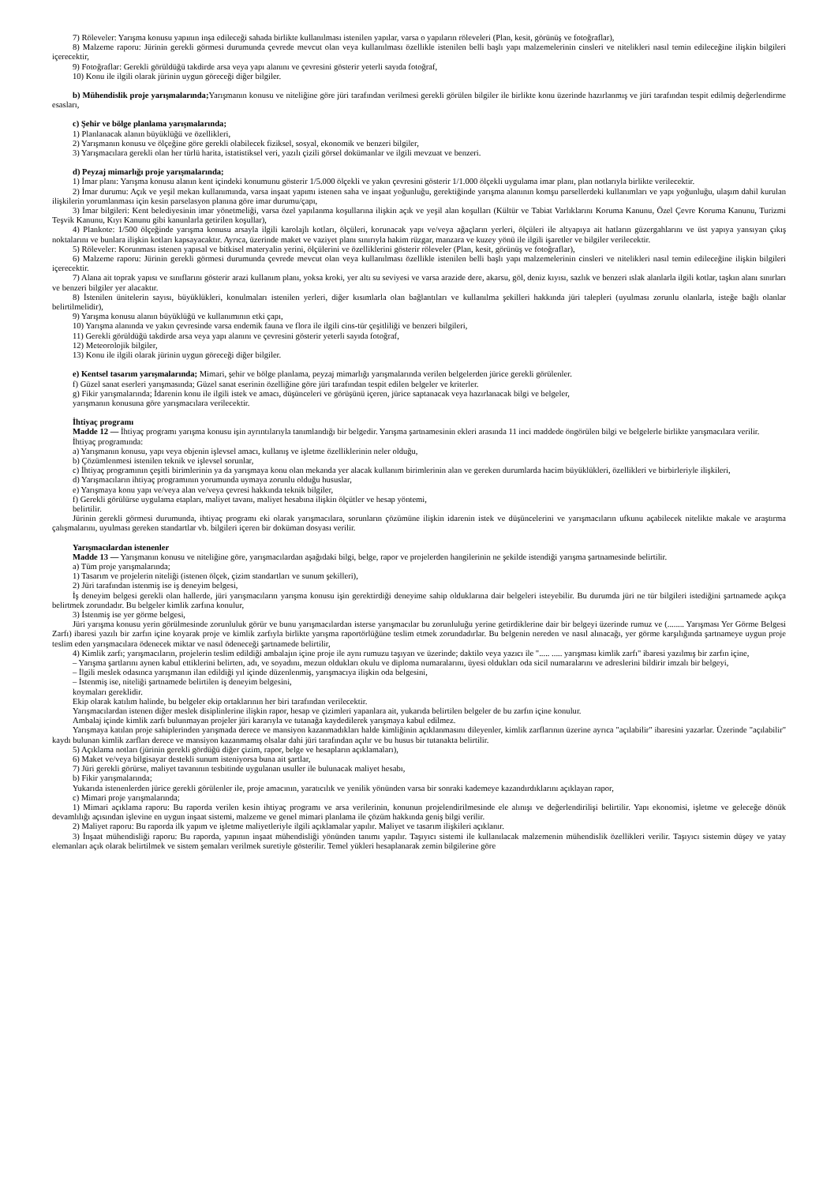7) Röleveler: Yarışma konusu yapının inşa edileceği sahada birlikte kullanılması istenilen yapılar, varsa o yapıların röleveleri (Plan, kesit, görünüş ve fotoğraflar),
8) Malzeme raporu: Jürinin gerekli görmesi durumunda çevrede mevcut olan veya kullanılması özellikle istenilen belli başlı yapı malzemelerinin cinsleri ve nitelikleri nasıl temin edileceğine ilişkin bilgileri içerecektir,
9) Fotoğraflar: Gerekli görüldüğü takdirde arsa veya yapı alanını ve çevresini gösterir yeterli sayıda fotoğraf,
10) Konu ile ilgili olarak jürinin uygun göreceği diğer bilgiler.
b) Mühendislik proje yarışmalarında; Yarışmanın konusu ve niteliğine göre jüri tarafından verilmesi gerekli görülen bilgiler ile birlikte konu üzerinde hazırlanmış ve jüri tarafından tespit edilmiş değerlendirme esasları,
c) Şehir ve bölge planlama yarışmalarında;
1) Planlanacak alanın büyüklüğü ve özellikleri,
2) Yarışmanın konusu ve ölçeğine göre gerekli olabilecek fiziksel, sosyal, ekonomik ve benzeri bilgiler,
3) Yarışmacılara gerekli olan her türlü harita, istatistiksel veri, yazılı çizili görsel dokümanlar ve ilgili mevzuat ve benzeri.
d) Peyzaj mimarlığı proje yarışmalarında;
1) İmar planı: Yarışma konusu alanın kent içindeki konumunu gösterir 1/5.000 ölçekli ve yakın çevresini gösterir 1/1.000 ölçekli uygulama imar planı, plan notlarıyla birlikte verilecektir.
2) İmar durumu: Açık ve yeşil mekan kullanımında, varsa inşaat yapımı istenen saha ve inşaat yoğunluğu, gerektiğinde yarışma alanının komşu parsellerdeki kullanımları ve yapı yoğunluğu, ulaşım dahil kurulan ilişkilerin yorumlanması için kesin parselasyon planına göre imar durumu/çapı,
3) İmar bilgileri: Kent belediyesinin imar yönetmeliği, varsa özel yapılanma koşullarına ilişkin açık ve yeşil alan koşulları (Kültür ve Tabiat Varlıklarını Koruma Kanunu, Özel Çevre Koruma Kanunu, Turizmi Teşvik Kanunu, Kıyı Kanunu gibi kanunlarla getirilen koşullar),
4) Plankote: 1/500 ölçeğinde yarışma konusu arsayla ilgili karolajlı kotları, ölçüleri, korunacak yapı ve/veya ağaçların yerleri, ölçüleri ile altyapıya ait hatların güzergahlarını ve üst yapıya yansıyan çıkış noktalarını ve bunlara ilişkin kotları kapsayacaktır. Ayrıca, üzerinde maket ve vaziyet planı sınırıyla hakim rüzgar, manzara ve kuzey yönü ile ilgili işaretler ve bilgiler verilecektir.
5) Röleveler: Korunması istenen yapısal ve bitkisel materyalin yerini, ölçülerini ve özelliklerini gösterir röleveler (Plan, kesit, görünüş ve fotoğraflar),
6) Malzeme raporu: Jürinin gerekli görmesi durumunda çevrede mevcut olan veya kullanılması özellikle istenilen belli başlı yapı malzemelerinin cinsleri ve nitelikleri nasıl temin edileceğine ilişkin bilgileri içerecektir.
7) Alana ait toprak yapısı ve sınıflarını gösterir arazi kullanım planı, yoksa kroki, yer altı su seviyesi ve varsa arazide dere, akarsu, göl, deniz kıyısı, sazlık ve benzeri ıslak alanlarla ilgili kotlar, taşkın alanı sınırları ve benzeri bilgiler yer alacaktır.
8) İstenilen ünitelerin sayısı, büyüklükleri, konulmaları istenilen yerleri, diğer kısımlarla olan bağlantıları ve kullanılma şekilleri hakkında jüri talepleri (uyulması zorunlu olanlarla, isteğe bağlı olanlar belirtilmelidir),
9) Yarışma konusu alanın büyüklüğü ve kullanımının etki çapı,
10) Yarışma alanında ve yakın çevresinde varsa endemik fauna ve flora ile ilgili cins-tür çeşitliliği ve benzeri bilgileri,
11) Gerekli görüldüğü takdirde arsa veya yapı alanını ve çevresini gösterir yeterli sayıda fotoğraf,
12) Meteorolojik bilgiler,
13) Konu ile ilgili olarak jürinin uygun göreceği diğer bilgiler.
e) Kentsel tasarım yarışmalarında; Mimari, şehir ve bölge planlama, peyzaj mimarlığı yarışmalarında verilen belgelerden jürice gerekli görülenler.
f) Güzel sanat eserleri yarışmasında; Güzel sanat eserinin özelliğine göre jüri tarafından tespit edilen belgeler ve kriterler.
g) Fikir yarışmalarında; İdarenin konu ile ilgili istek ve amacı, düşünceleri ve görüşünü içeren, jürice saptanacak veya hazırlanacak bilgi ve belgeler,
yarışmanın konusuna göre yarışmacılara verilecektir.
İhtiyaç programı
Madde 12 — İhtiyaç programı yarışma konusu işin ayrıntılarıyla tanımlandığı bir belgedir. Yarışma şartnamesinin ekleri arasında 11 inci maddede öngörülen bilgi ve belgelerle birlikte yarışmacılara verilir.
İhtiyaç programında:
a) Yarışmanın konusu, yapı veya objenin işlevsel amacı, kullanış ve işletme özelliklerinin neler olduğu,
b) Çözümlenmesi istenilen teknik ve işlevsel sorunlar,
c) İhtiyaç programının çeşitli birimlerinin ya da yarışmaya konu olan mekanda yer alacak kullanım birimlerinin alan ve gereken durumlarda hacim büyüklükleri, özellikleri ve birbirleriyle ilişkileri,
d) Yarışmacıların ihtiyaç programının yorumunda uymaya zorunlu olduğu hususlar,
e) Yarışmaya konu yapı ve/veya alan ve/veya çevresi hakkında teknik bilgiler,
f) Gerekli görülürse uygulama etapları, maliyet tavanı, maliyet hesabına ilişkin ölçütler ve hesap yöntemi,
belirtilir.
Jürinin gerekli görmesi durumunda, ihtiyaç programı eki olarak yarışmacılara, sorunların çözümüne ilişkin idarenin istek ve düşüncelerini ve yarışmacıların ufkunu açabilecek nitelikte makale ve araştırma çalışmalarını, uyulması gereken standartlar vb. bilgileri içeren bir doküman dosyası verilir.
Yarışmacılardan istenenler
Madde 13 — Yarışmanın konusu ve niteliğine göre, yarışmacılardan aşağıdaki bilgi, belge, rapor ve projelerden hangilerinin ne şekilde istendiği yarışma şartnamesinde belirtilir.
a) Tüm proje yarışmalarında;
1) Tasarım ve projelerin niteliği (istenen ölçek, çizim standartları ve sunum şekilleri),
2) Jüri tarafından istenmiş ise iş deneyim belgesi,
İş deneyim belgesi gerekli olan hallerde, jüri yarışmacıların yarışma konusu işin gerektirdiği deneyime sahip olduklarına dair belgeleri isteyebilir. Bu durumda jüri ne tür bilgileri istediğini şartnamede açıkça belirtmek zorundadır. Bu belgeler kimlik zarfına konulur,
3) İstenmiş ise yer görme belgesi,
Jüri yarışma konusu yerin görülmesinde zorunluluk görür ve bunu yarışmacılardan isterse yarışmacılar bu zorunluluğu yerine getirdiklerine dair bir belgeyi üzerinde rumuz ve (........ Yarışması Yer Görme Belgesi Zarfı) ibaresi yazılı bir zarfın içine koyarak proje ve kimlik zarfıyla birlikte yarışma raportörlüğüne teslim etmek zorundadırlar. Bu belgenin nereden ve nasıl alınacağı, yer görme karşılığında şartnameye uygun proje teslim eden yarışmacılara ödenecek miktar ve nasıl ödeneceği şartnamede belirtilir,
4) Kimlik zarfı; yarışmacıların, projelerin teslim edildiği ambalajın içine proje ile aynı rumuzu taşıyan ve üzerinde; daktilo veya yazıcı ile "..... ..... yarışması kimlik zarfı" ibaresi yazılmış bir zarfın içine,
– Yarışma şartlarını aynen kabul ettiklerini belirten, adı, ve soyadını, mezun oldukları okulu ve diploma numaralarını, üyesi oldukları oda sicil numaralarını ve adreslerini bildirir imzalı bir belgeyi,
– İlgili meslek odasınca yarışmanın ilan edildiği yıl içinde düzenlenmiş, yarışmacıya ilişkin oda belgesini,
– İstenmiş ise, niteliği şartnamede belirtilen iş deneyim belgesini,
koymaları gereklidir.
Ekip olarak katılım halinde, bu belgeler ekip ortaklarının her biri tarafından verilecektir.
Yarışmacılardan istenen diğer meslek disiplinlerine ilişkin rapor, hesap ve çizimleri yapanlara ait, yukarıda belirtilen belgeler de bu zarfın içine konulur.
Ambalaj içinde kimlik zarfı bulunmayan projeler jüri kararıyla ve tutanağa kaydedilerek yarışmaya kabul edilmez.
Yarışmaya katılan proje sahiplerinden yarışmada derece ve mansiyon kazanmadıkları halde kimliğinin açıklanmasını dileyenler, kimlik zarflarının üzerine ayrıca "açılabilir" ibaresini yazarlar. Üzerinde "açılabilir" kaydı bulunan kimlik zarfları derece ve mansiyon kazanmamış olsalar dahi jüri tarafından açılır ve bu husus bir tutanakta belirtilir.
5) Açıklama notları (jürinin gerekli gördüğü diğer çizim, rapor, belge ve hesapların açıklamaları),
6) Maket ve/veya bilgisayar destekli sunum isteniyorsa buna ait şartlar,
7) Jüri gerekli görürse, maliyet tavanının tesbitinde uygulanan usuller ile bulunacak maliyet hesabı,
b) Fikir yarışmalarında;
Yukarıda istenenlerden jürice gerekli görülenler ile, proje amacının, yaratıcılık ve yenilik yönünden varsa bir sonraki kademeye kazandırdıklarını açıklayan rapor,
c) Mimari proje yarışmalarında;
1) Mimari açıklama raporu: Bu raporda verilen kesin ihtiyaç programı ve arsa verilerinin, konunun projelendirilmesinde ele alınışı ve değerlendirilişi belirtilir. Yapı ekonomisi, işletme ve geleceğe dönük devamlılığı açısından işlevine en uygun inşaat sistemi, malzeme ve genel mimari planlama ile çözüm hakkında geniş bilgi verilir.
2) Maliyet raporu: Bu raporda ilk yapım ve işletme maliyetleriyle ilgili açıklamalar yapılır. Maliyet ve tasarım ilişkileri açıklanır.
3) İnşaat mühendisliği raporu: Bu raporda, yapının inşaat mühendisliği yönünden tanımı yapılır. Taşıyıcı sistemi ile kullanılacak malzemenin mühendislik özellikleri verilir. Taşıyıcı sistemin düşey ve yatay elemanları açık olarak belirtilmek ve sistem şemaları verilmek suretiyle gösterilir. Temel yükleri hesaplanarak zemin bilgilerine göre